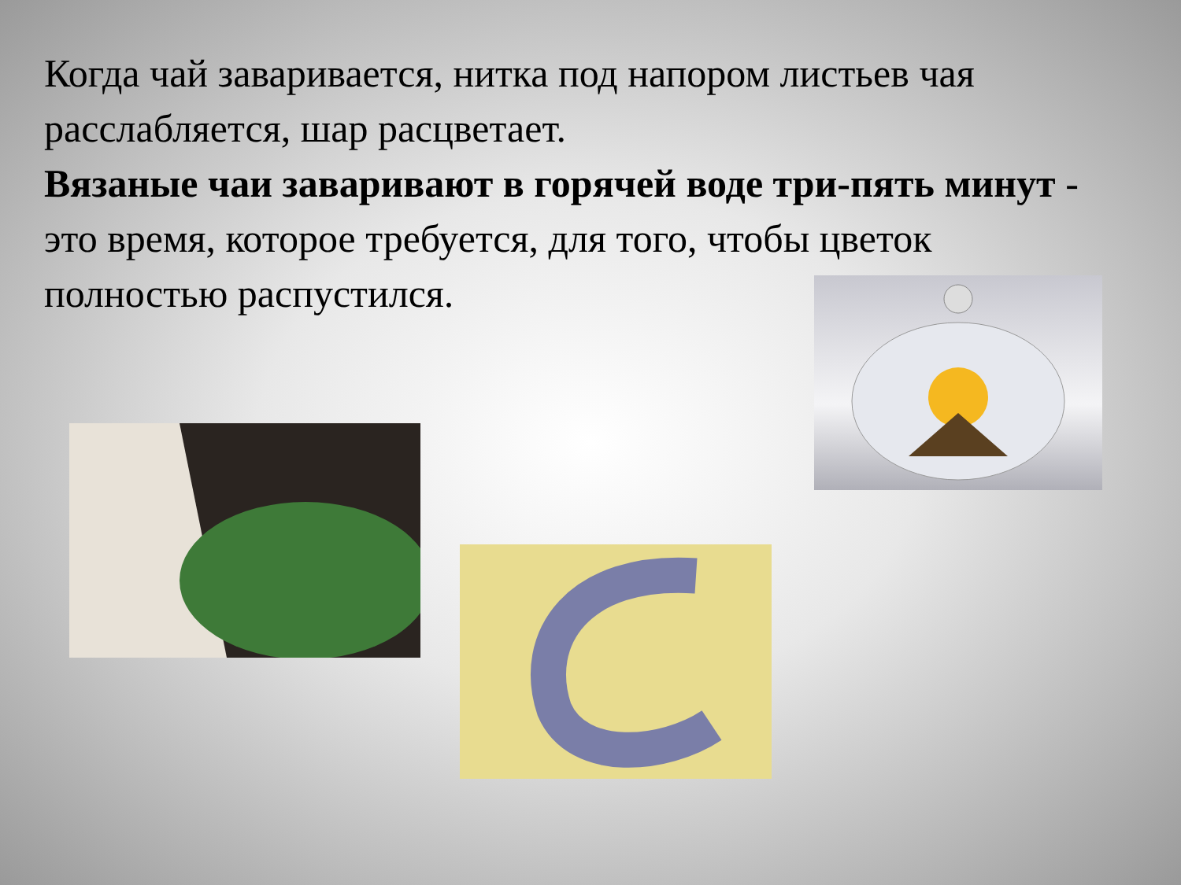Когда чай заваривается, нитка под напором листьев чая расслабляется, шар расцветает.
Вязаные чаи заваривают в горячей воде три-пять минут - это время, которое требуется, для того, чтобы цветок полностью распустился.